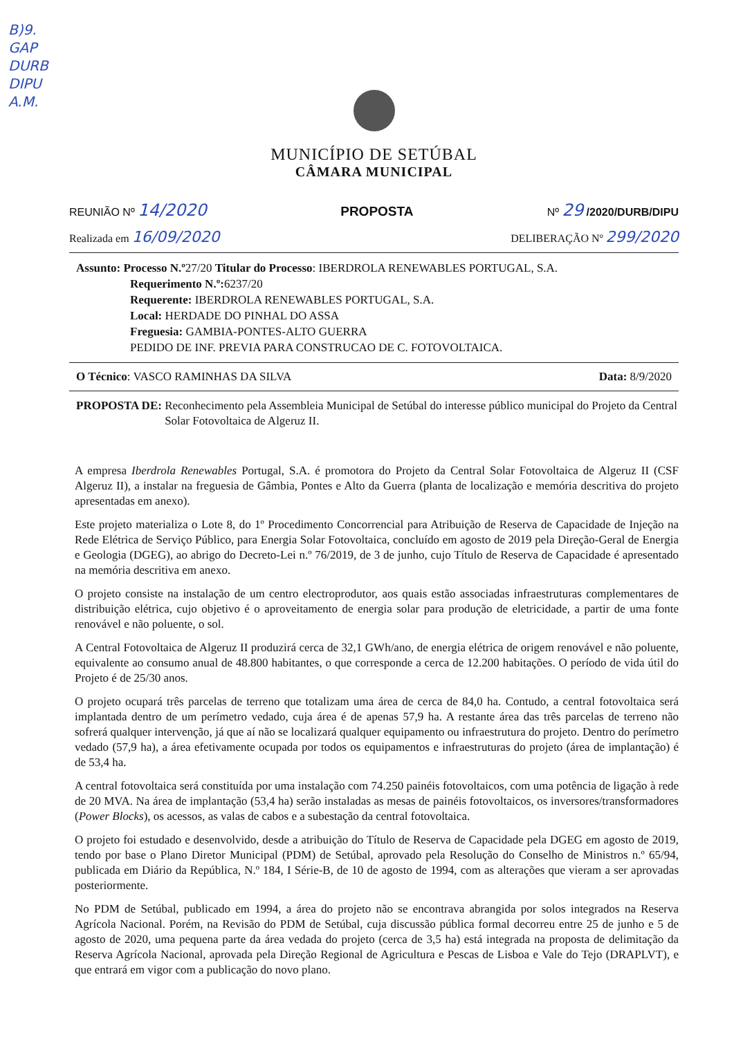B)9.
GAP
DURB
DIPU
A.M.
MUNICÍPIO DE SETÚBAL
CÂMARA MUNICIPAL
REUNIÃO Nº 14/2020 PROPOSTA Nº 29 /2020/DURB/DIPU
Realizada em 16/09/2020 DELIBERAÇÃO Nº 299/2020
Assunto: Processo N.º27/20 Titular do Processo: IBERDROLA RENEWABLES PORTUGAL, S.A.
Requerimento N.º: 6237/20
Requerente: IBERDROLA RENEWABLES PORTUGAL, S.A.
Local: HERDADE DO PINHAL DO ASSA
Freguesia: GAMBIA-PONTES-ALTO GUERRA
PEDIDO DE INF. PREVIA PARA CONSTRUCAO DE C. FOTOVOLTAICA.
O Técnico: VASCO RAMINHAS DA SILVA Data: 8/9/2020
PROPOSTA DE: Reconhecimento pela Assembleia Municipal de Setúbal do interesse público municipal do Projeto da Central Solar Fotovoltaica de Algeruz II.
A empresa Iberdrola Renewables Portugal, S.A. é promotora do Projeto da Central Solar Fotovoltaica de Algeruz II (CSF Algeruz II), a instalar na freguesia de Gâmbia, Pontes e Alto da Guerra (planta de localização e memória descritiva do projeto apresentadas em anexo).
Este projeto materializa o Lote 8, do 1º Procedimento Concorrencial para Atribuição de Reserva de Capacidade de Injeção na Rede Elétrica de Serviço Público, para Energia Solar Fotovoltaica, concluído em agosto de 2019 pela Direção-Geral de Energia e Geologia (DGEG), ao abrigo do Decreto-Lei n.º 76/2019, de 3 de junho, cujo Título de Reserva de Capacidade é apresentado na memória descritiva em anexo.
O projeto consiste na instalação de um centro electroprodutor, aos quais estão associadas infraestruturas complementares de distribuição elétrica, cujo objetivo é o aproveitamento de energia solar para produção de eletricidade, a partir de uma fonte renovável e não poluente, o sol.
A Central Fotovoltaica de Algeruz II produzirá cerca de 32,1 GWh/ano, de energia elétrica de origem renovável e não poluente, equivalente ao consumo anual de 48.800 habitantes, o que corresponde a cerca de 12.200 habitações. O período de vida útil do Projeto é de 25/30 anos.
O projeto ocupará três parcelas de terreno que totalizam uma área de cerca de 84,0 ha. Contudo, a central fotovoltaica será implantada dentro de um perímetro vedado, cuja área é de apenas 57,9 ha. A restante área das três parcelas de terreno não sofrerá qualquer intervenção, já que aí não se localizará qualquer equipamento ou infraestrutura do projeto. Dentro do perímetro vedado (57,9 ha), a área efetivamente ocupada por todos os equipamentos e infraestruturas do projeto (área de implantação) é de 53,4 ha.
A central fotovoltaica será constituída por uma instalação com 74.250 painéis fotovoltaicos, com uma potência de ligação à rede de 20 MVA. Na área de implantação (53,4 ha) serão instaladas as mesas de painéis fotovoltaicos, os inversores/transformadores (Power Blocks), os acessos, as valas de cabos e a subestação da central fotovoltaica.
O projeto foi estudado e desenvolvido, desde a atribuição do Título de Reserva de Capacidade pela DGEG em agosto de 2019, tendo por base o Plano Diretor Municipal (PDM) de Setúbal, aprovado pela Resolução do Conselho de Ministros n.º 65/94, publicada em Diário da República, N.º 184, I Série-B, de 10 de agosto de 1994, com as alterações que vieram a ser aprovadas posteriormente.
No PDM de Setúbal, publicado em 1994, a área do projeto não se encontrava abrangida por solos integrados na Reserva Agrícola Nacional. Porém, na Revisão do PDM de Setúbal, cuja discussão pública formal decorreu entre 25 de junho e 5 de agosto de 2020, uma pequena parte da área vedada do projeto (cerca de 3,5 ha) está integrada na proposta de delimitação da Reserva Agrícola Nacional, aprovada pela Direção Regional de Agricultura e Pescas de Lisboa e Vale do Tejo (DRAPLVT), e que entrará em vigor com a publicação do novo plano.